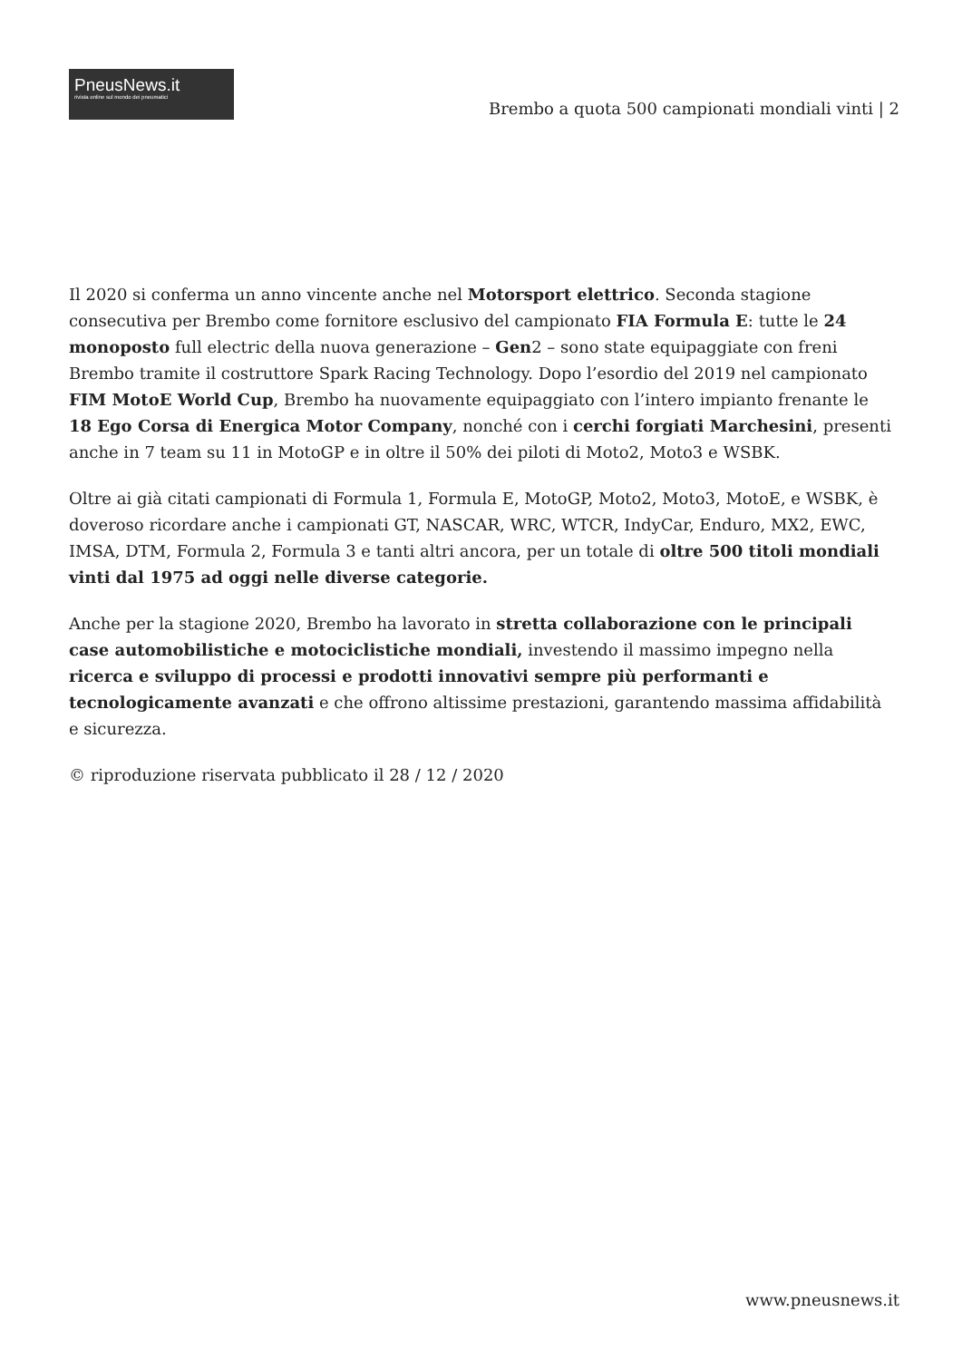PneusNews.it
rivista online sul mondo dei pneumatici
Brembo a quota 500 campionati mondiali vinti | 2
Il 2020 si conferma un anno vincente anche nel Motorsport elettrico. Seconda stagione consecutiva per Brembo come fornitore esclusivo del campionato FIA Formula E: tutte le 24 monoposto full electric della nuova generazione – Gen2 – sono state equipaggiate con freni Brembo tramite il costruttore Spark Racing Technology. Dopo l’esordio del 2019 nel campionato FIM MotoE World Cup, Brembo ha nuovamente equipaggiato con l’intero impianto frenante le 18 Ego Corsa di Energica Motor Company, nonché con i cerchi forgiati Marchesini, presenti anche in 7 team su 11 in MotoGP e in oltre il 50% dei piloti di Moto2, Moto3 e WSBK.
Oltre ai già citati campionati di Formula 1, Formula E, MotoGP, Moto2, Moto3, MotoE, e WSBK, è doveroso ricordare anche i campionati GT, NASCAR, WRC, WTCR, IndyCar, Enduro, MX2, EWC, IMSA, DTM, Formula 2, Formula 3 e tanti altri ancora, per un totale di oltre 500 titoli mondiali vinti dal 1975 ad oggi nelle diverse categorie.
Anche per la stagione 2020, Brembo ha lavorato in stretta collaborazione con le principali case automobilistiche e motociclistiche mondiali, investendo il massimo impegno nella ricerca e sviluppo di processi e prodotti innovativi sempre più performanti e tecnologicamente avanzati e che offrono altissime prestazioni, garantendo massima affidabilità e sicurezza.
© riproduzione riservata pubblicato il 28 / 12 / 2020
www.pneusnews.it